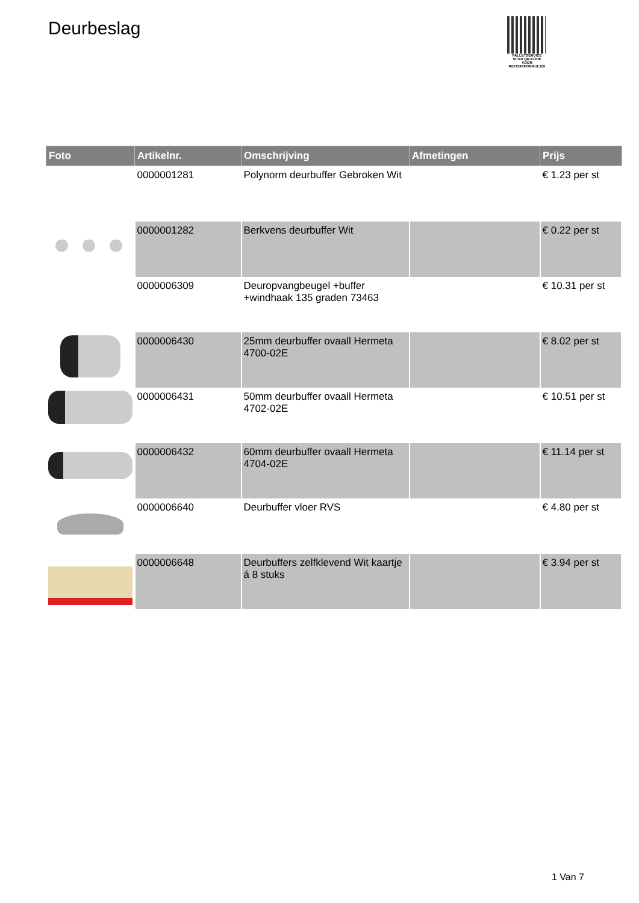Deurbeslag
PALLETSERVICE
SCAN QR-CODE VOOR RETOURFORMULIER
| Foto | Artikelnr. | Omschrijving | Afmetingen | Prijs |
| --- | --- | --- | --- | --- |
| | 0000001281 | Polynorm deurbuffer Gebroken Wit | | € 1.23 per st |
| | 0000001282 | Berkvens deurbuffer Wit | | € 0.22 per st |
| | 0000006309 | Deuropvangbeugel +buffer +windhaak 135 graden 73463 | | € 10.31 per st |
| | 0000006430 | 25mm deurbuffer ovaall Hermeta 4700-02E | | € 8.02 per st |
| | 0000006431 | 50mm deurbuffer ovaall Hermeta 4702-02E | | € 10.51 per st |
| | 0000006432 | 60mm deurbuffer ovaall Hermeta 4704-02E | | € 11.14 per st |
| | 0000006640 | Deurbuffer vloer RVS | | € 4.80 per st |
| | 0000006648 | Deurbuffers zelfklevend Wit kaartje á 8 stuks | | € 3.94 per st |
1 Van 7